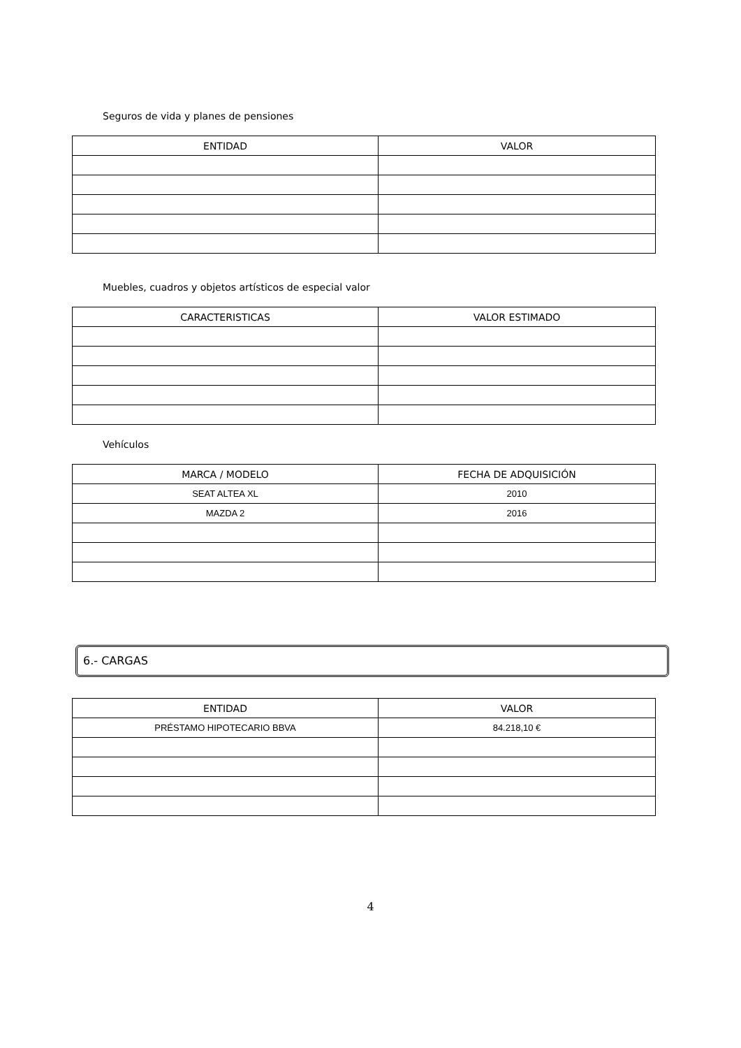Seguros de vida y planes de pensiones
| ENTIDAD | VALOR |
| --- | --- |
Muebles, cuadros y objetos artísticos de especial valor
| CARACTERISTICAS | VALOR ESTIMADO |
| --- | --- |
Vehículos
| MARCA / MODELO | FECHA DE ADQUISICIÓN |
| --- | --- |
| SEAT ALTEA XL | 2010 |
| MAZDA 2 | 2016 |
6.- CARGAS
| ENTIDAD | VALOR |
| --- | --- |
| PRÉSTAMO HIPOTECARIO BBVA | 84.218,10 € |
4